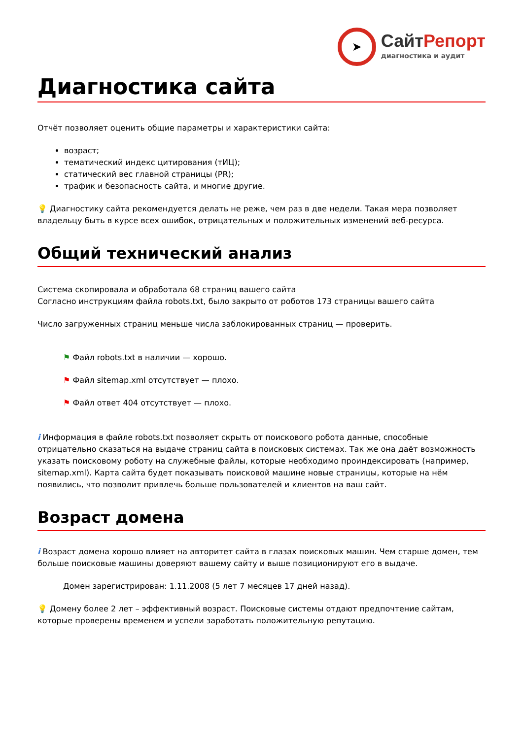➤
СайтРепорт
диагностика и аудит
Диагностика сайта
Отчёт позволяет оценить общие параметры и характеристики сайта:
возраст;
тематический индекс цитирования (тИЦ);
статический вес главной страницы (PR);
трафик и безопасность сайта, и многие другие.
💡 Диагностику сайта рекомендуется делать не реже, чем раз в две недели. Такая мера позволяет владельцу быть в курсе всех ошибок, отрицательных и положительных изменений веб-ресурса.
Общий технический анализ
Система скопировала и обработала 68 страниц вашего сайта
Согласно инструкциям файла robots.txt, было закрыто от роботов 173 страницы вашего сайта
Число загруженных страниц меньше числа заблокированных страниц — проверить.
⚑ Файл robots.txt в наличии — хорошо.
⚑ Файл sitemap.xml отсутствует — плохо.
⚑ Файл ответ 404 отсутствует — плохо.
i Информация в файле robots.txt позволяет скрыть от поискового робота данные, способные отрицательно сказаться на выдаче страниц сайта в поисковых системах. Так же она даёт возможность указать поисковому роботу на служебные файлы, которые необходимо проиндексировать (например, sitemap.xml). Карта сайта будет показывать поисковой машине новые страницы, которые на нём появились, что позволит привлечь больше пользователей и клиентов на ваш сайт.
Возраст домена
i Возраст домена хорошо влияет на авторитет сайта в глазах поисковых машин. Чем старше домен, тем больше поисковые машины доверяют вашему сайту и выше позиционируют его в выдаче.
Домен зарегистрирован: 1.11.2008 (5 лет 7 месяцев 17 дней назад).
💡 Домену более 2 лет – эффективный возраст. Поисковые системы отдают предпочтение сайтам, которые проверены временем и успели заработать положительную репутацию.